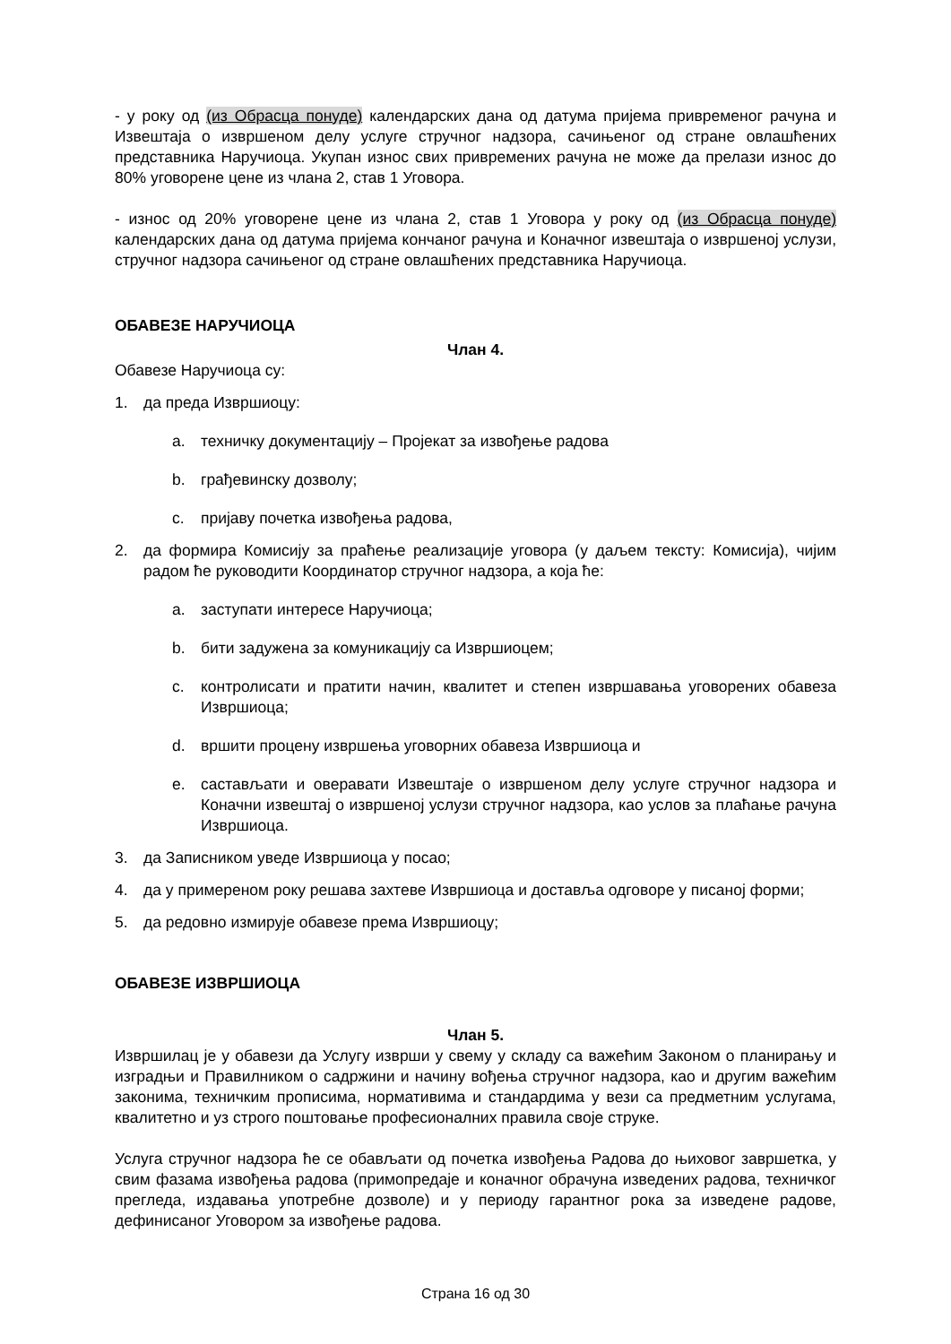- у року од (из Обрасца понуде) календарских дана од датума пријема привременог рачуна и Извештаја о извршеном делу услуге стручног надзора, сачињеног од стране овлашћених представника Наручиоца. Укупан износ свих привремених рачуна не може да прелази износ до 80% уговорене цене из члана 2, став 1 Уговора.
- износ од 20% уговорене цене из члана 2, став 1 Уговора у року од (из Обрасца понуде) календарских дана од датума пријема кончаног рачуна и Коначног извештаја о извршеној услузи, стручног надзора сачињеног од стране овлашћених представника Наручиоца.
ОБАВЕЗЕ НАРУЧИОЦА
Члан 4.
Обавезе Наручиоца су:
1. да преда Извршиоцу:
a. техничку документацију – Пројекат за извођење радова
b. грађевинску дозволу;
c. пријаву почетка извођења радова,
2. да формира Комисију за праћење реализације уговора (у даљем тексту: Комисија), чијим радом ће руководити Координатор стручног надзора, а која ће:
a. заступати интересе Наручиоца;
b. бити задужена за комуникацију са Извршиоцем;
c. контролисати и пратити начин, квалитет и степен извршавања уговорених обавеза Извршиоца;
d. вршити процену извршења уговорних обавеза Извршиоца и
e. састављати и оверавати Извештаје о извршеном делу услуге стручног надзора и Коначни извештај о извршеној услузи стручног надзора, као услов за плаћање рачуна Извршиоца.
3. да Записником уведе Извршиоца у посао;
4. да у примереном року решава захтеве Извршиоца и доставља одговоре у писаној форми;
5. да редовно измирује обавезе према Извршиоцу;
ОБАВЕЗЕ ИЗВРШИОЦА
Члан 5.
Извршилац је у обавези да Услугу изврши у свему у складу са важећим Законом о планирању и изградњи и Правилником о садржини и начину вођења стручног надзора, као и другим важећим законима, техничким прописима, нормативима и стандардима у вези са предметним услугама, квалитетно и уз строго поштовање професионалних правила своје струке.
Услуга стручног надзора ће се обављати од почетка извођења Радова до њиховог завршетка, у свим фазама извођења радова (примопредаје и коначног обрачуна изведених радова, техничког прегледа, издавања употребне дозволе) и у периоду гарантног рока за изведене радове, дефинисаног Уговором за извођење радова.
Страна 16 од 30